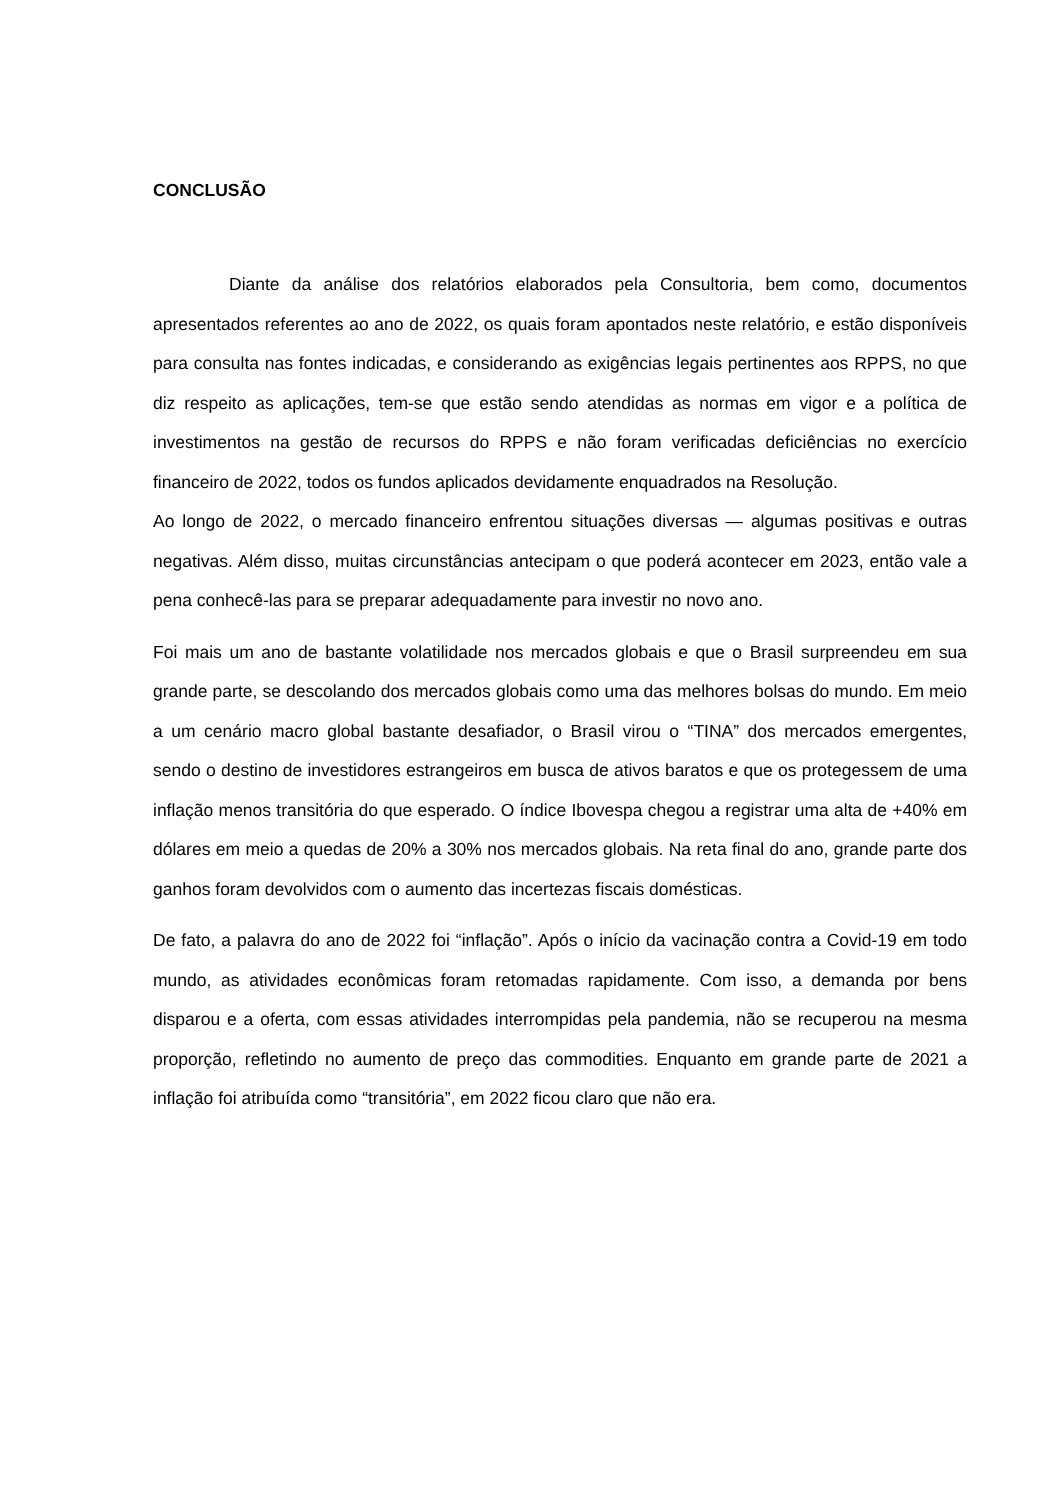CONCLUSÃO
Diante da análise dos relatórios elaborados pela Consultoria, bem como, documentos apresentados referentes ao ano de 2022, os quais foram apontados neste relatório, e estão disponíveis para consulta nas fontes indicadas, e considerando as exigências legais pertinentes aos RPPS, no que diz respeito as aplicações, tem-se que estão sendo atendidas as normas em vigor e a política de investimentos na gestão de recursos do RPPS e não foram verificadas deficiências no exercício financeiro de 2022, todos os fundos aplicados devidamente enquadrados na Resolução.
Ao longo de 2022, o mercado financeiro enfrentou situações diversas — algumas positivas e outras negativas. Além disso, muitas circunstâncias antecipam o que poderá acontecer em 2023, então vale a pena conhecê-las para se preparar adequadamente para investir no novo ano.
Foi mais um ano de bastante volatilidade nos mercados globais e que o Brasil surpreendeu em sua grande parte, se descolando dos mercados globais como uma das melhores bolsas do mundo. Em meio a um cenário macro global bastante desafiador, o Brasil virou o “TINA” dos mercados emergentes, sendo o destino de investidores estrangeiros em busca de ativos baratos e que os protegessem de uma inflação menos transitória do que esperado. O índice Ibovespa chegou a registrar uma alta de +40% em dólares em meio a quedas de 20% a 30% nos mercados globais. Na reta final do ano, grande parte dos ganhos foram devolvidos com o aumento das incertezas fiscais domésticas.
De fato, a palavra do ano de 2022 foi “inflação”. Após o início da vacinação contra a Covid-19 em todo mundo, as atividades econômicas foram retomadas rapidamente. Com isso, a demanda por bens disparou e a oferta, com essas atividades interrompidas pela pandemia, não se recuperou na mesma proporção, refletindo no aumento de preço das commodities. Enquanto em grande parte de 2021 a inflação foi atribuída como “transitória”, em 2022 ficou claro que não era.